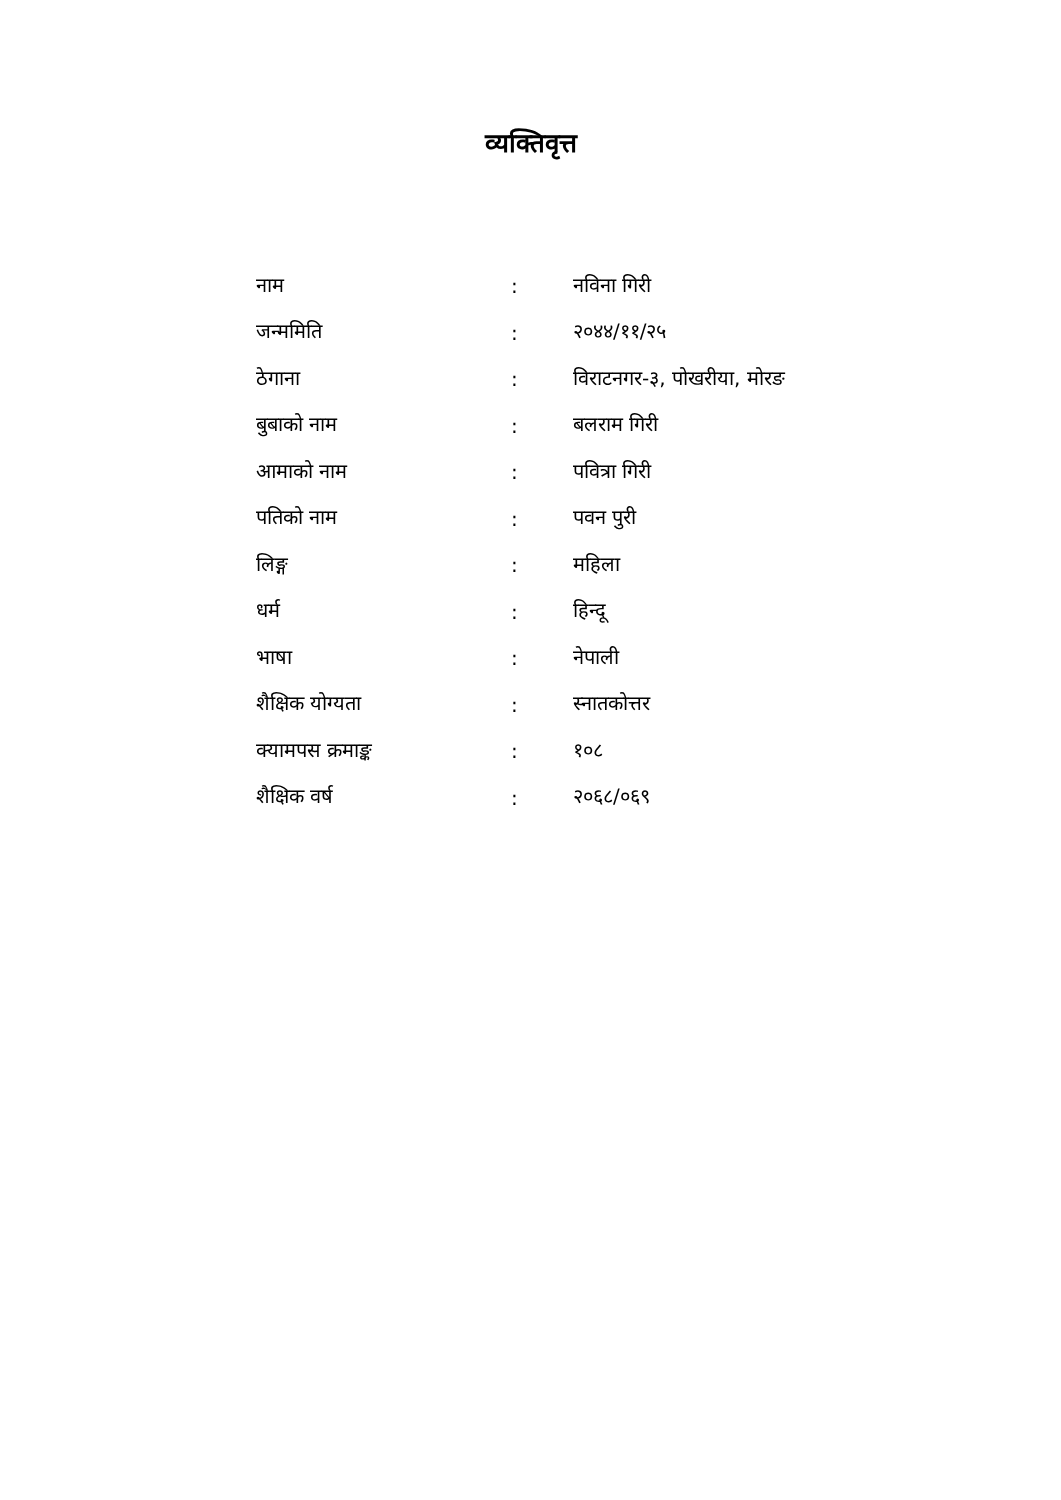व्यक्तिवृत्त
नाम : नविना गिरी
जन्ममिति : २०४४/११/२५
ठेगाना : विराटनगर-३, पोखरीया, मोरङ
बुबाको नाम : बलराम गिरी
आमाको नाम : पवित्रा गिरी
पतिको नाम : पवन पुरी
लिङ्ग : महिला
धर्म : हिन्दू
भाषा : नेपाली
शैक्षिक योग्यता : स्नातकोत्तर
क्यामपस क्रमाङ्क : १०८
शैक्षिक वर्ष : २०६८/०६९